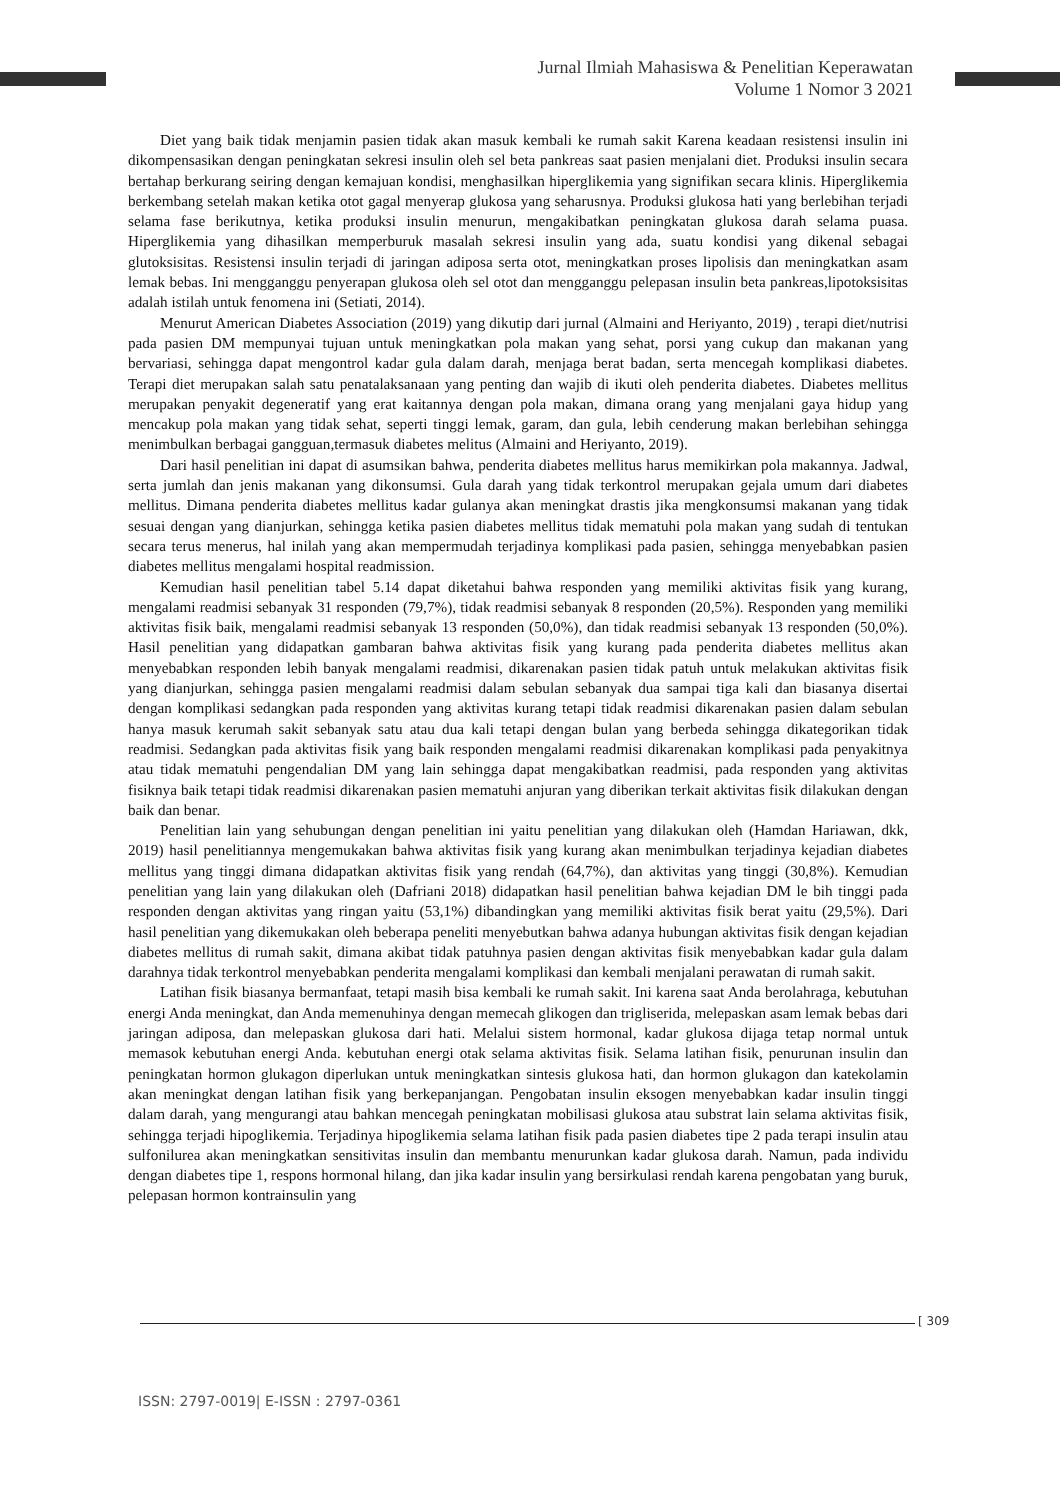Jurnal Ilmiah Mahasiswa & Penelitian Keperawatan
Volume 1 Nomor 3 2021
Diet yang baik tidak menjamin pasien tidak akan masuk kembali ke rumah sakit Karena keadaan resistensi insulin ini dikompensasikan dengan peningkatan sekresi insulin oleh sel beta pankreas saat pasien menjalani diet. Produksi insulin secara bertahap berkurang seiring dengan kemajuan kondisi, menghasilkan hiperglikemia yang signifikan secara klinis. Hiperglikemia berkembang setelah makan ketika otot gagal menyerap glukosa yang seharusnya. Produksi glukosa hati yang berlebihan terjadi selama fase berikutnya, ketika produksi insulin menurun, mengakibatkan peningkatan glukosa darah selama puasa. Hiperglikemia yang dihasilkan memperburuk masalah sekresi insulin yang ada, suatu kondisi yang dikenal sebagai glutoksisitas. Resistensi insulin terjadi di jaringan adiposa serta otot, meningkatkan proses lipolisis dan meningkatkan asam lemak bebas. Ini mengganggu penyerapan glukosa oleh sel otot dan mengganggu pelepasan insulin beta pankreas,lipotoksisitas adalah istilah untuk fenomena ini (Setiati, 2014).
Menurut American Diabetes Association (2019) yang dikutip dari jurnal (Almaini and Heriyanto, 2019) , terapi diet/nutrisi pada pasien DM mempunyai tujuan untuk meningkatkan pola makan yang sehat, porsi yang cukup dan makanan yang bervariasi, sehingga dapat mengontrol kadar gula dalam darah, menjaga berat badan, serta mencegah komplikasi diabetes. Terapi diet merupakan salah satu penatalaksanaan yang penting dan wajib di ikuti oleh penderita diabetes. Diabetes mellitus merupakan penyakit degeneratif yang erat kaitannya dengan pola makan, dimana orang yang menjalani gaya hidup yang mencakup pola makan yang tidak sehat, seperti tinggi lemak, garam, dan gula, lebih cenderung makan berlebihan sehingga menimbulkan berbagai gangguan,termasuk diabetes melitus (Almaini and Heriyanto, 2019).
Dari hasil penelitian ini dapat di asumsikan bahwa, penderita diabetes mellitus harus memikirkan pola makannya. Jadwal, serta jumlah dan jenis makanan yang dikonsumsi. Gula darah yang tidak terkontrol merupakan gejala umum dari diabetes mellitus. Dimana penderita diabetes mellitus kadar gulanya akan meningkat drastis jika mengkonsumsi makanan yang tidak sesuai dengan yang dianjurkan, sehingga ketika pasien diabetes mellitus tidak mematuhi pola makan yang sudah di tentukan secara terus menerus, hal inilah yang akan mempermudah terjadinya komplikasi pada pasien, sehingga menyebabkan pasien diabetes mellitus mengalami hospital readmission.
Kemudian hasil penelitian tabel 5.14 dapat diketahui bahwa responden yang memiliki aktivitas fisik yang kurang, mengalami readmisi sebanyak 31 responden (79,7%), tidak readmisi sebanyak 8 responden (20,5%). Responden yang memiliki aktivitas fisik baik, mengalami readmisi sebanyak 13 responden (50,0%), dan tidak readmisi sebanyak 13 responden (50,0%). Hasil penelitian yang didapatkan gambaran bahwa aktivitas fisik yang kurang pada penderita diabetes mellitus akan menyebabkan responden lebih banyak mengalami readmisi, dikarenakan pasien tidak patuh untuk melakukan aktivitas fisik yang dianjurkan, sehingga pasien mengalami readmisi dalam sebulan sebanyak dua sampai tiga kali dan biasanya disertai dengan komplikasi sedangkan pada responden yang aktivitas kurang tetapi tidak readmisi dikarenakan pasien dalam sebulan hanya masuk kerumah sakit sebanyak satu atau dua kali tetapi dengan bulan yang berbeda sehingga dikategorikan tidak readmisi. Sedangkan pada aktivitas fisik yang baik responden mengalami readmisi dikarenakan komplikasi pada penyakitnya atau tidak mematuhi pengendalian DM yang lain sehingga dapat mengakibatkan readmisi, pada responden yang aktivitas fisiknya baik tetapi tidak readmisi dikarenakan pasien mematuhi anjuran yang diberikan terkait aktivitas fisik dilakukan dengan baik dan benar.
Penelitian lain yang sehubungan dengan penelitian ini yaitu penelitian yang dilakukan oleh (Hamdan Hariawan, dkk, 2019) hasil penelitiannya mengemukakan bahwa aktivitas fisik yang kurang akan menimbulkan terjadinya kejadian diabetes mellitus yang tinggi dimana didapatkan aktivitas fisik yang rendah (64,7%), dan aktivitas yang tinggi (30,8%). Kemudian penelitian yang lain yang dilakukan oleh (Dafriani 2018) didapatkan hasil penelitian bahwa kejadian DM le bih tinggi pada responden dengan aktivitas yang ringan yaitu (53,1%) dibandingkan yang memiliki aktivitas fisik berat yaitu (29,5%). Dari hasil penelitian yang dikemukakan oleh beberapa peneliti menyebutkan bahwa adanya hubungan aktivitas fisik dengan kejadian diabetes mellitus di rumah sakit, dimana akibat tidak patuhnya pasien dengan aktivitas fisik menyebabkan kadar gula dalam darahnya tidak terkontrol menyebabkan penderita mengalami komplikasi dan kembali menjalani perawatan di rumah sakit.
Latihan fisik biasanya bermanfaat, tetapi masih bisa kembali ke rumah sakit. Ini karena saat Anda berolahraga, kebutuhan energi Anda meningkat, dan Anda memenuhinya dengan memecah glikogen dan trigliserida, melepaskan asam lemak bebas dari jaringan adiposa, dan melepaskan glukosa dari hati. Melalui sistem hormonal, kadar glukosa dijaga tetap normal untuk memasok kebutuhan energi Anda. kebutuhan energi otak selama aktivitas fisik. Selama latihan fisik, penurunan insulin dan peningkatan hormon glukagon diperlukan untuk meningkatkan sintesis glukosa hati, dan hormon glukagon dan katekolamin akan meningkat dengan latihan fisik yang berkepanjangan. Pengobatan insulin eksogen menyebabkan kadar insulin tinggi dalam darah, yang mengurangi atau bahkan mencegah peningkatan mobilisasi glukosa atau substrat lain selama aktivitas fisik, sehingga terjadi hipoglikemia. Terjadinya hipoglikemia selama latihan fisik pada pasien diabetes tipe 2 pada terapi insulin atau sulfonilurea akan meningkatkan sensitivitas insulin dan membantu menurunkan kadar glukosa darah. Namun, pada individu dengan diabetes tipe 1, respons hormonal hilang, dan jika kadar insulin yang bersirkulasi rendah karena pengobatan yang buruk, pelepasan hormon kontrainsulin yang
[ 309
ISSN: 2797-0019| E-ISSN : 2797-0361